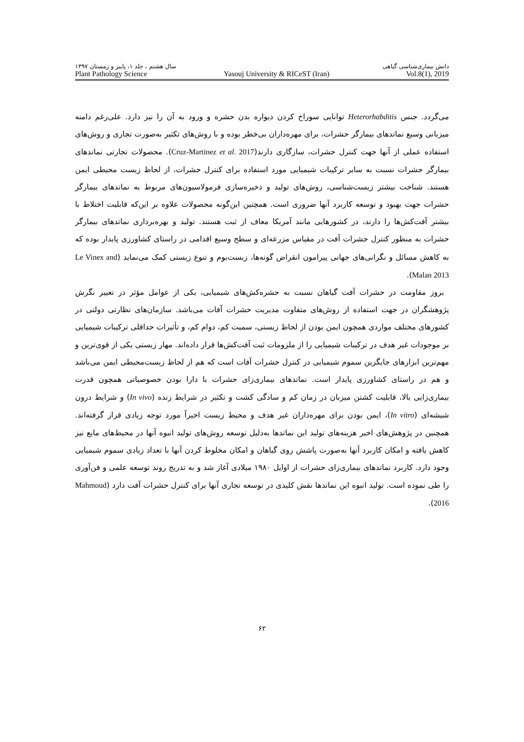سال هشتم ، جلد ۱، پاییز و زمستان ۱۳۹۷ دانش بیماری‌شناسی گیاهی
Plant Pathology Science Yasouj University & RICeST (Iran) Vol.8(1), 2019
می‌گردد. جنس Heterorhabditis توانایی سوراخ کردن دیواره بدن حشره و ورود به آن را نیز دارد. علی‌رغم دامنه میزبانی وسیع نماتدهای بیمارگر حشرات، برای مهره‌داران بی‌خطر بوده و با روش‌های تکثیر به‌صورت تجاری و روش‌های استفاده عملی از آنها جهت کنترل حشرات، سازگاری دارند(Cruz-Martinez et al. 2017). محصولات تجارتی نماتدهای بیمارگر حشرات نسبت به سایر ترکیبات شیمیایی مورد استفاده برای کنترل حشرات، از لحاظ زیست محیطی ایمن هستند. شناخت بیشتر زیست‌شناسی، روش‌های تولید و ذخیره‌سازی فرمولاسیون‌های مربوط به نماتدهای بیمارگر حشرات جهت بهبود و توسعه کاربرد آنها ضروری است. همچنین این‌گونه محصولات علاوه بر این‌که قابلیت اختلاط با بیشتر آفت‌کش‌ها را دارند، در کشورهایی مانند آمریکا معاف از ثبت هستند. تولید و بهره‌برداری نماتدهای بیمارگر حشرات به منظور کنترل حشرات آفت در مقیاس مزرعه‌ای و سطح وسیع اقدامی در راستای کشاورزی پایدار بوده که به کاهش مسائل و نگرانی‌های جهانی پیرامون انقراض گونه‌ها، زیست‌بوم و تنوع زیستی کمک می‌نماید (Le Vinex and Malan 2013).
بروز مقاومت در حشرات آفت گیاهان نسبت به حشره‌کش‌های شیمیایی، یکی از عوامل مؤثر در تغییر نگرش پژوهشگران در جهت استفاده از روش‌های متفاوت مدیریت حشرات آفات می‌باشد. سازمان‌های نظارتی دولتی در کشورهای مختلف مواردی همچون ایمن بودن از لحاظ زیستی، سمیت کم، دوام کم، و تأثیرات حداقلی ترکیبات شیمیایی بر موجودات غیر هدف در ترکیبات شیمیایی را از ملزومات ثبت آفت‌کش‌ها قرار داده‌اند. مهار زیستی یکی از قوی‌ترین و مهم‌ترین ابزارهای جایگزین سموم شیمیایی در کنترل حشرات آفات است که هم از لحاظ زیست‌محیطی ایمن می‌باشد و هم در راستای کشاورزی پایدار است. نماتدهای بیماری‌زای حشرات با دارا بودن خصوصیاتی همچون قدرت بیماری‌زایی بالا، قابلیت کشتن میزبان در زمان کم و سادگی کشت و تکثیر در شرایط زنده (In vivo) و شرایط درون شیشه‌ای (In vitro)، ایمن بودن برای مهره‌داران غیر هدف و محیط زیست اخیراً مورد توجه زیادی قرار گرفته‌اند. همچنین در پژوهش‌های اخیر هزینه‌های تولید این نماتدها به‌دلیل توسعه روش‌های تولید انبوه آنها در محیط‌های مایع نیز کاهش یافته و امکان کاربرد آنها به‌صورت پاشش روی گیاهان و امکان مخلوط کردن آنها با تعداد زیادی سموم شیمیایی وجود دارد. کاربرد نماتدهای بیماری‌زای حشرات از اوایل ۱۹۸۰ میلادی آغاز شد و به تدریج روند توسعه علمی و فن‌آوری را طی نموده است. تولید انبوه این نماتدها نقش کلیدی در توسعه تجاری آنها برای کنترل حشرات آفت دارد (Mahmoud 2016).
۶۲